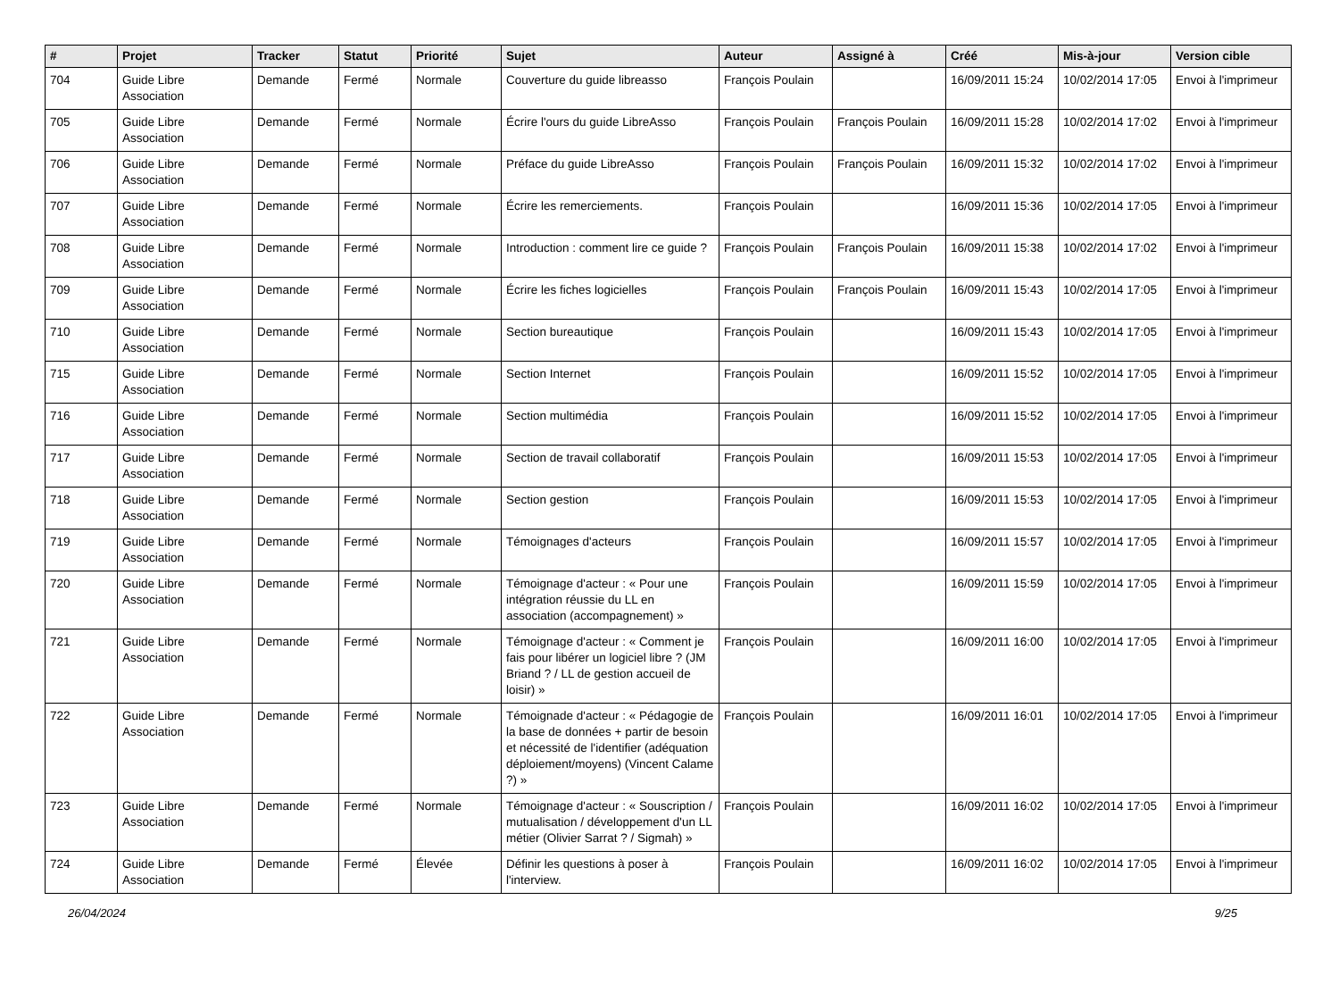| # | Projet | Tracker | Statut | Priorité | Sujet | Auteur | Assigné à | Créé | Mis-à-jour | Version cible |
| --- | --- | --- | --- | --- | --- | --- | --- | --- | --- | --- |
| 704 | Guide Libre Association | Demande | Fermé | Normale | Couverture du guide libreasso | François Poulain | | 16/09/2011 15:24 | 10/02/2014 17:05 | Envoi à l'imprimeur |
| 705 | Guide Libre Association | Demande | Fermé | Normale | Écrire l'ours du guide LibreAsso | François Poulain | François Poulain | 16/09/2011 15:28 | 10/02/2014 17:02 | Envoi à l'imprimeur |
| 706 | Guide Libre Association | Demande | Fermé | Normale | Préface du guide LibreAsso | François Poulain | François Poulain | 16/09/2011 15:32 | 10/02/2014 17:02 | Envoi à l'imprimeur |
| 707 | Guide Libre Association | Demande | Fermé | Normale | Écrire les remerciements. | François Poulain | | 16/09/2011 15:36 | 10/02/2014 17:05 | Envoi à l'imprimeur |
| 708 | Guide Libre Association | Demande | Fermé | Normale | Introduction : comment lire ce guide ? | François Poulain | François Poulain | 16/09/2011 15:38 | 10/02/2014 17:02 | Envoi à l'imprimeur |
| 709 | Guide Libre Association | Demande | Fermé | Normale | Écrire les fiches logicielles | François Poulain | François Poulain | 16/09/2011 15:43 | 10/02/2014 17:05 | Envoi à l'imprimeur |
| 710 | Guide Libre Association | Demande | Fermé | Normale | Section bureautique | François Poulain | | 16/09/2011 15:43 | 10/02/2014 17:05 | Envoi à l'imprimeur |
| 715 | Guide Libre Association | Demande | Fermé | Normale | Section Internet | François Poulain | | 16/09/2011 15:52 | 10/02/2014 17:05 | Envoi à l'imprimeur |
| 716 | Guide Libre Association | Demande | Fermé | Normale | Section multimédia | François Poulain | | 16/09/2011 15:52 | 10/02/2014 17:05 | Envoi à l'imprimeur |
| 717 | Guide Libre Association | Demande | Fermé | Normale | Section de travail collaboratif | François Poulain | | 16/09/2011 15:53 | 10/02/2014 17:05 | Envoi à l'imprimeur |
| 718 | Guide Libre Association | Demande | Fermé | Normale | Section gestion | François Poulain | | 16/09/2011 15:53 | 10/02/2014 17:05 | Envoi à l'imprimeur |
| 719 | Guide Libre Association | Demande | Fermé | Normale | Témoignages d'acteurs | François Poulain | | 16/09/2011 15:57 | 10/02/2014 17:05 | Envoi à l'imprimeur |
| 720 | Guide Libre Association | Demande | Fermé | Normale | Témoignage d'acteur : « Pour une intégration réussie du LL en association (accompagnement) » | François Poulain | | 16/09/2011 15:59 | 10/02/2014 17:05 | Envoi à l'imprimeur |
| 721 | Guide Libre Association | Demande | Fermé | Normale | Témoignage d'acteur : « Comment je fais pour libérer un logiciel libre ? (JM Briand ? / LL de gestion accueil de loisir) » | François Poulain | | 16/09/2011 16:00 | 10/02/2014 17:05 | Envoi à l'imprimeur |
| 722 | Guide Libre Association | Demande | Fermé | Normale | Témoignade d'acteur : « Pédagogie de la base de données + partir de besoin et nécessité de l'identifier (adéquation déploiement/moyens) (Vincent Calame ?) » | François Poulain | | 16/09/2011 16:01 | 10/02/2014 17:05 | Envoi à l'imprimeur |
| 723 | Guide Libre Association | Demande | Fermé | Normale | Témoignage d'acteur : « Souscription / mutualisation / développement d'un LL métier (Olivier Sarrat ? / Sigmah) » | François Poulain | | 16/09/2011 16:02 | 10/02/2014 17:05 | Envoi à l'imprimeur |
| 724 | Guide Libre Association | Demande | Fermé | Élevée | Définir les questions à poser à l'interview. | François Poulain | | 16/09/2011 16:02 | 10/02/2014 17:05 | Envoi à l'imprimeur |
26/04/2024 9/25